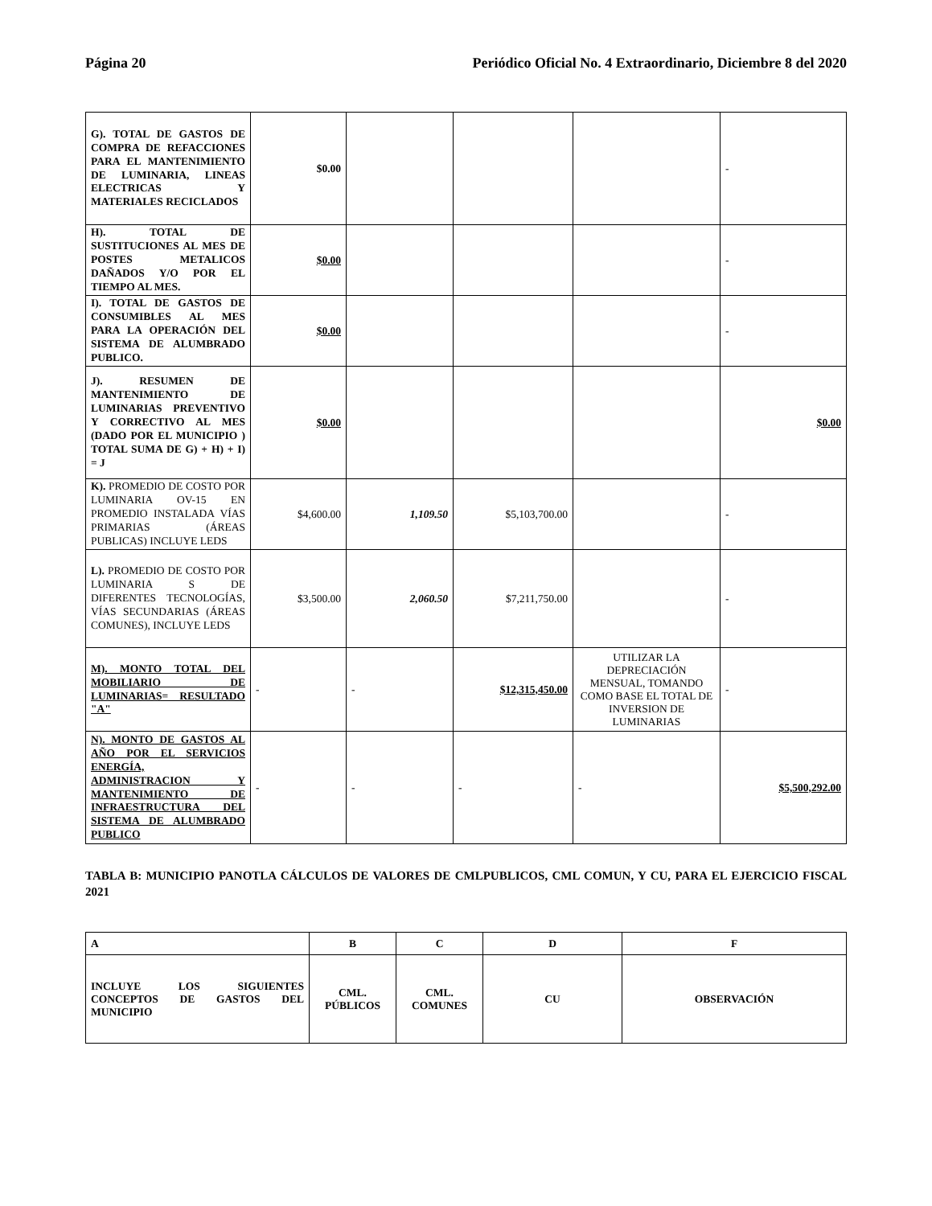Página 20 Periódico Oficial No. 4 Extraordinario, Diciembre 8 del 2020
| G). TOTAL DE GASTOS DE COMPRA DE REFACCIONES PARA EL MANTENIMIENTO DE LUMINARIA, LINEAS ELECTRICAS Y MATERIALES RECICLADOS | $0.00 | | | | - |
| H). TOTAL DE SUSTITUCIONES AL MES DE POSTES METALICOS DAÑADOS Y/O POR EL TIEMPO AL MES. | $0.00 | | | | - |
| I). TOTAL DE GASTOS DE CONSUMIBLES AL MES PARA LA OPERACIÓN DEL SISTEMA DE ALUMBRADO PUBLICO. | $0.00 | | | | - |
| J). RESUMEN DE MANTENIMIENTO DE LUMINARIAS PREVENTIVO Y CORRECTIVO AL MES (DADO POR EL MUNICIPIO ) TOTAL SUMA DE G) + H) + I) = J | $0.00 | | | | $0.00 |
| K). PROMEDIO DE COSTO POR LUMINARIA OV-15 EN PROMEDIO INSTALADA VÍAS PRIMARIAS (ÁREAS PUBLICAS) INCLUYE LEDS | $4,600.00 | 1,109.50 | $5,103,700.00 | | - |
| L). PROMEDIO DE COSTO POR LUMINARIA S DE DIFERENTES TECNOLOGÍAS, VÍAS SECUNDARIAS (ÁREAS COMUNES), INCLUYE LEDS | $3,500.00 | 2,060.50 | $7,211,750.00 | | - |
| M). MONTO TOTAL DEL MOBILIARIO DE LUMINARIAS= RESULTADO "A" | - | - | $12,315,450.00 | UTILIZAR LA DEPRECIACIÓN MENSUAL, TOMANDO COMO BASE EL TOTAL DE INVERSION DE LUMINARIAS | - |
| N). MONTO DE GASTOS AL AÑO POR EL SERVICIOS ENERGÍA, ADMINISTRACION Y MANTENIMIENTO DE INFRAESTRUCTURA DEL SISTEMA DE ALUMBRADO PUBLICO | - | - | - | - | $5,500,292.00 |
TABLA B: MUNICIPIO PANOTLA CÁLCULOS DE VALORES DE CMLPUBLICOS, CML COMUN, Y CU, PARA EL EJERCICIO FISCAL 2021
| A | B | C | D | F |
| --- | --- | --- | --- | --- |
| INCLUYE LOS SIGUIENTES CONCEPTOS DE GASTOS DEL MUNICIPIO | CML. PÚBLICOS | CML. COMUNES | CU | OBSERVACIÓN |